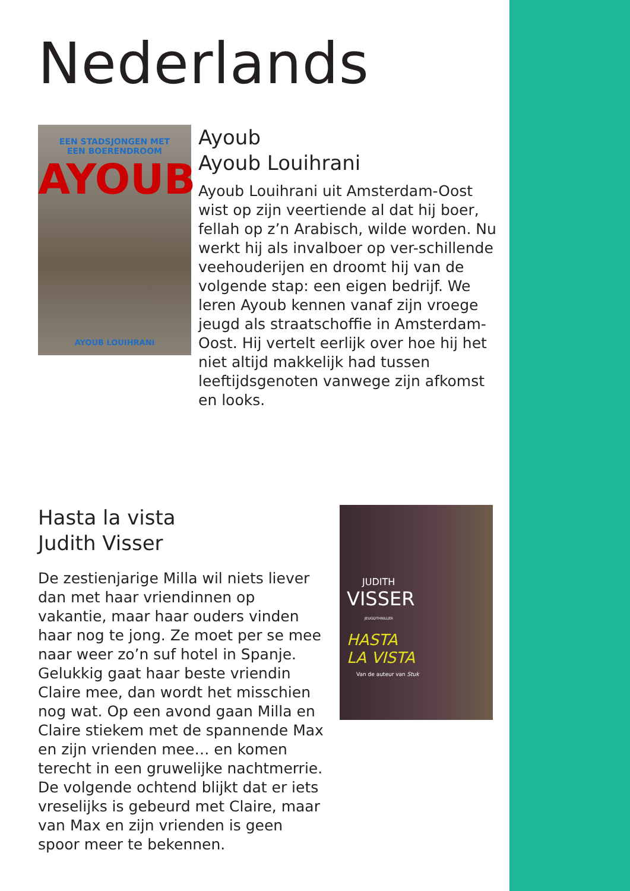Nederlands
EEN STADSJONGEN MET
EEN BOERENDROOM
AYOUB
AYOUB LOUIHRANI
Ayoub
Ayoub Louihrani
Ayoub Louihrani uit Amsterdam-Oost wist op zijn veertiende al dat hij boer, fellah op z’n Arabisch, wilde worden. Nu werkt hij als invalboer op ver-schillende veehouderijen en droomt hij van de volgende stap: een eigen bedrijf. We leren Ayoub kennen vanaf zijn vroege jeugd als straatschoffie in Amsterdam-Oost. Hij vertelt eerlijk over hoe hij het niet altijd makkelijk had tussen leeftijdsgenoten vanwege zijn afkomst en looks.
Hasta la vista
Judith Visser
De zestienjarige Milla wil niets liever dan met haar vriendinnen op vakantie, maar haar ouders vinden haar nog te jong. Ze moet per se mee naar weer zo’n suf hotel in Spanje. Gelukkig gaat haar beste vriendin Claire mee, dan wordt het misschien nog wat. Op een avond gaan Milla en Claire stiekem met de spannende Max en zijn vrienden mee… en komen terecht in een gruwelijke nachtmerrie. De volgende ochtend blijkt dat er iets vreselijks is gebeurd met Claire, maar van Max en zijn vrienden is geen spoor meer te bekennen.
JUDITH
VISSER
JEUGDTHRILLER
HASTA
LA VISTA
Van de auteur van Stuk